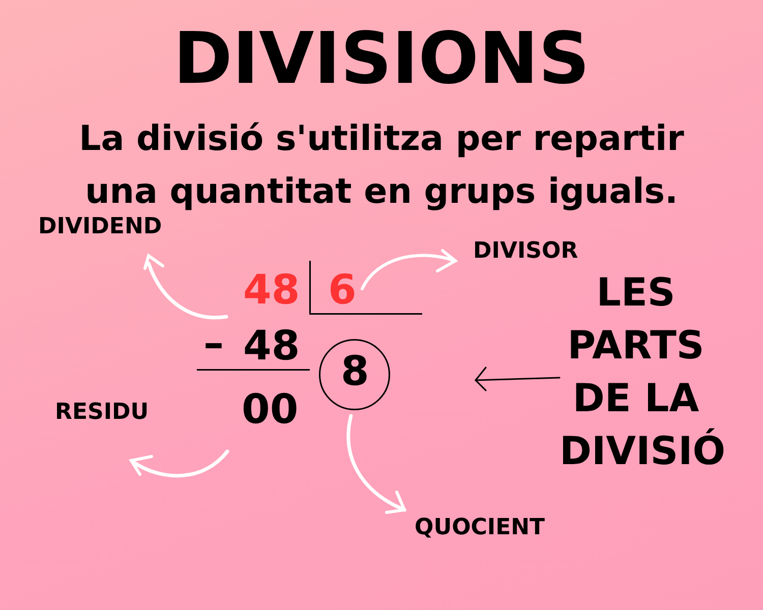DIVISIONS
La divisió s'utilitza per repartir una quantitat en grups iguals.
DIVIDEND
DIVISOR
48 6
– 48
8
RESIDU 00
QUOCIENT
LES
PARTS
DE LA
DIVISIÓ